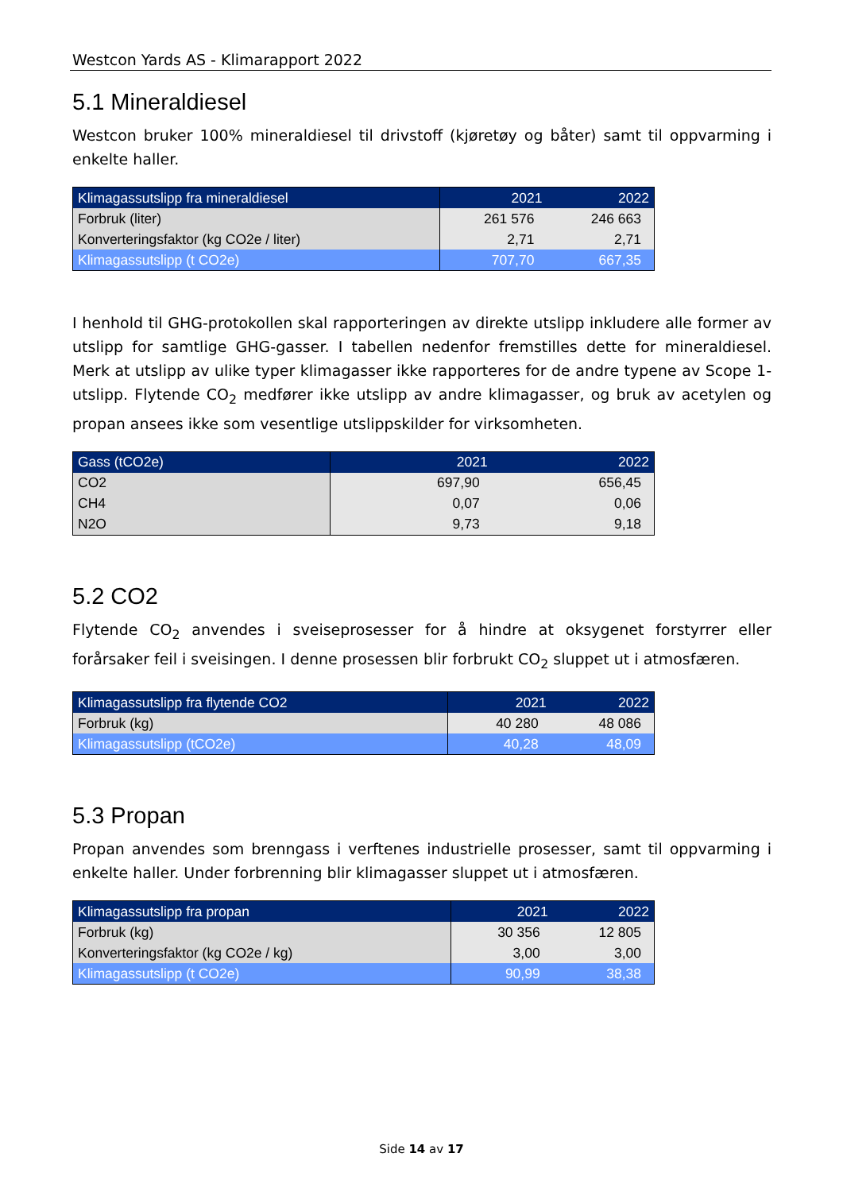Westcon Yards AS - Klimarapport 2022
5.1 Mineraldiesel
Westcon bruker 100% mineraldiesel til drivstoff (kjøretøy og båter) samt til oppvarming i enkelte haller.
| Klimagassutslipp fra mineraldiesel | 2021 | 2022 |
| --- | --- | --- |
| Forbruk (liter) | 261 576 | 246 663 |
| Konverteringsfaktor (kg CO2e / liter) | 2,71 | 2,71 |
| Klimagassutslipp (t CO2e) | 707,70 | 667,35 |
I henhold til GHG-protokollen skal rapporteringen av direkte utslipp inkludere alle former av utslipp for samtlige GHG-gasser. I tabellen nedenfor fremstilles dette for mineraldiesel. Merk at utslipp av ulike typer klimagasser ikke rapporteres for de andre typene av Scope 1-utslipp. Flytende CO<sub>2</sub> medfører ikke utslipp av andre klimagasser, og bruk av acetylen og propan ansees ikke som vesentlige utslippskilder for virksomheten.
| Gass (tCO2e) | 2021 | 2022 |
| --- | --- | --- |
| CO2 | 697,90 | 656,45 |
| CH4 | 0,07 | 0,06 |
| N2O | 9,73 | 9,18 |
5.2 CO2
Flytende CO<sub>2</sub> anvendes i sveiseprosesser for å hindre at oksygenet forstyrrer eller forårsaker feil i sveisingen. I denne prosessen blir forbrukt CO<sub>2</sub> sluppet ut i atmosfæren.
| Klimagassutslipp fra flytende CO2 | 2021 | 2022 |
| --- | --- | --- |
| Forbruk (kg) | 40 280 | 48 086 |
| Klimagassutslipp (tCO2e) | 40,28 | 48,09 |
5.3 Propan
Propan anvendes som brenngass i verftenes industrielle prosesser, samt til oppvarming i enkelte haller. Under forbrenning blir klimagasser sluppet ut i atmosfæren.
| Klimagassutslipp fra propan | 2021 | 2022 |
| --- | --- | --- |
| Forbruk (kg) | 30 356 | 12 805 |
| Konverteringsfaktor (kg CO2e / kg) | 3,00 | 3,00 |
| Klimagassutslipp (t CO2e) | 90,99 | 38,38 |
Side 14 av 17